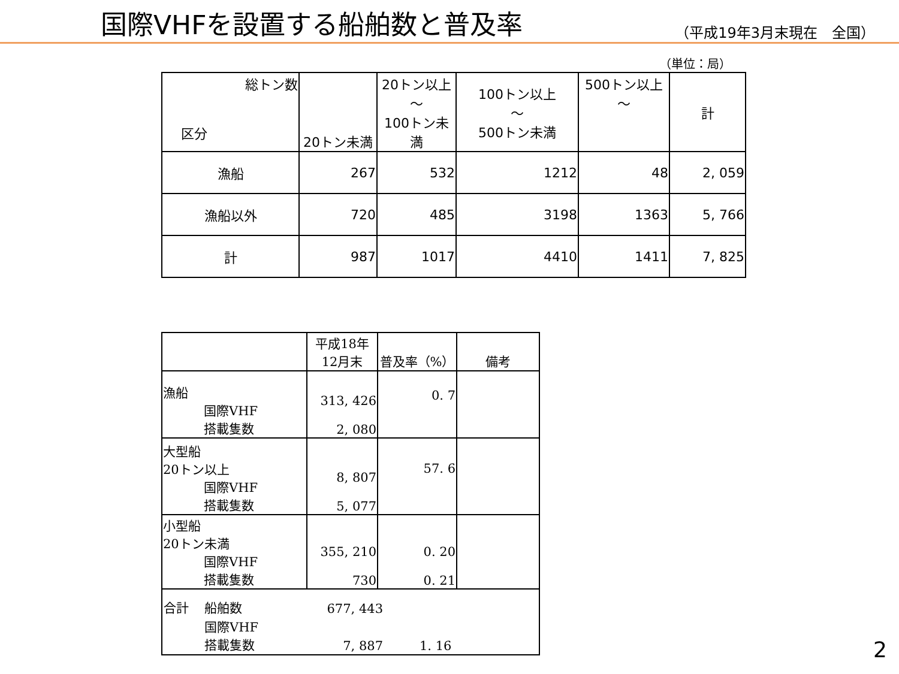国際VHFを設置する船舶数と普及率
（平成19年3月末現在　全国）
（単位：局）
| 総トン数 区分 | 20トン未満 | 20トン以上 ～ 100トン未満 | 100トン以上 ～ 500トン未満 | 500トン以上 ～ | 計 |
| --- | --- | --- | --- | --- | --- |
| 漁船 | 267 | 532 | 1212 | 48 | 2, 059 |
| 漁船以外 | 720 | 485 | 3198 | 1363 | 5, 766 |
| 計 | 987 | 1017 | 4410 | 1411 | 7, 825 |
| | 平成18年 12月末 | 普及率（%） | 備考 |
| --- | --- | --- | --- |
| 漁船 国際VHF 搭載隻数 | 313, 426 2, 080 | 0. 7 | |
| 大型船 20トン以上 国際VHF 搭載隻数 | 8, 807 5, 077 | 57. 6 | |
| 小型船 20トン未満 国際VHF 搭載隻数 | 355, 210 730 | 0. 20 0. 21 | |
| / 合計 / 船舶数 / 677, 443 / / / / 国際VHF 搭載隻数 / 7, 887 / 1. 16 / | | | |
2